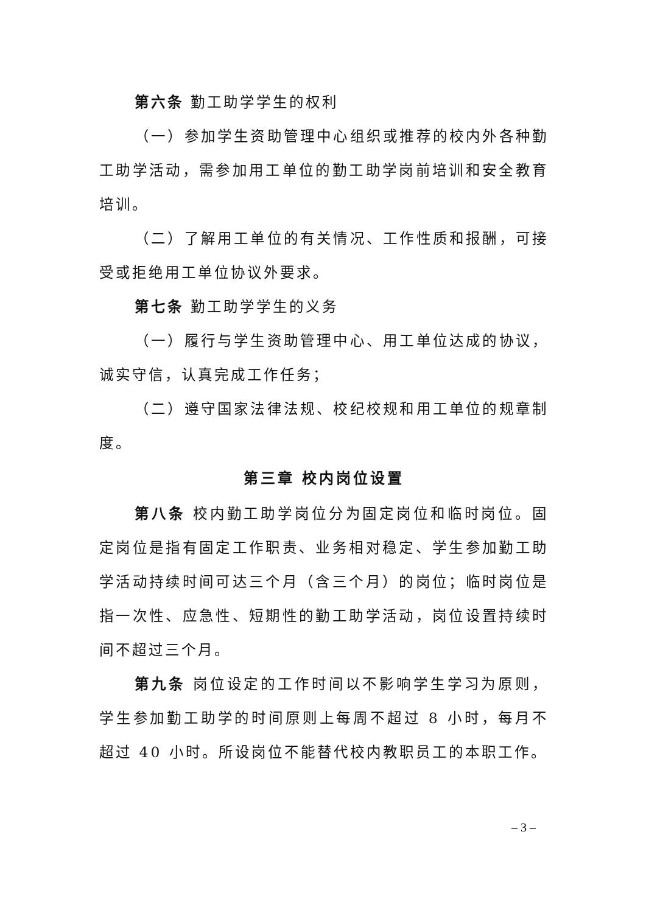第六条 勤工助学学生的权利
（一）参加学生资助管理中心组织或推荐的校内外各种勤工助学活动，需参加用工单位的勤工助学岗前培训和安全教育培训。
（二）了解用工单位的有关情况、工作性质和报酬，可接受或拒绝用工单位协议外要求。
第七条 勤工助学学生的义务
（一）履行与学生资助管理中心、用工单位达成的协议，诚实守信，认真完成工作任务；
（二）遵守国家法律法规、校纪校规和用工单位的规章制度。
第三章 校内岗位设置
第八条 校内勤工助学岗位分为固定岗位和临时岗位。固定岗位是指有固定工作职责、业务相对稳定、学生参加勤工助学活动持续时间可达三个月（含三个月）的岗位；临时岗位是指一次性、应急性、短期性的勤工助学活动，岗位设置持续时间不超过三个月。
第九条 岗位设定的工作时间以不影响学生学习为原则，学生参加勤工助学的时间原则上每周不超过 8 小时，每月不超过 40 小时。所设岗位不能替代校内教职员工的本职工作。
– 3 –